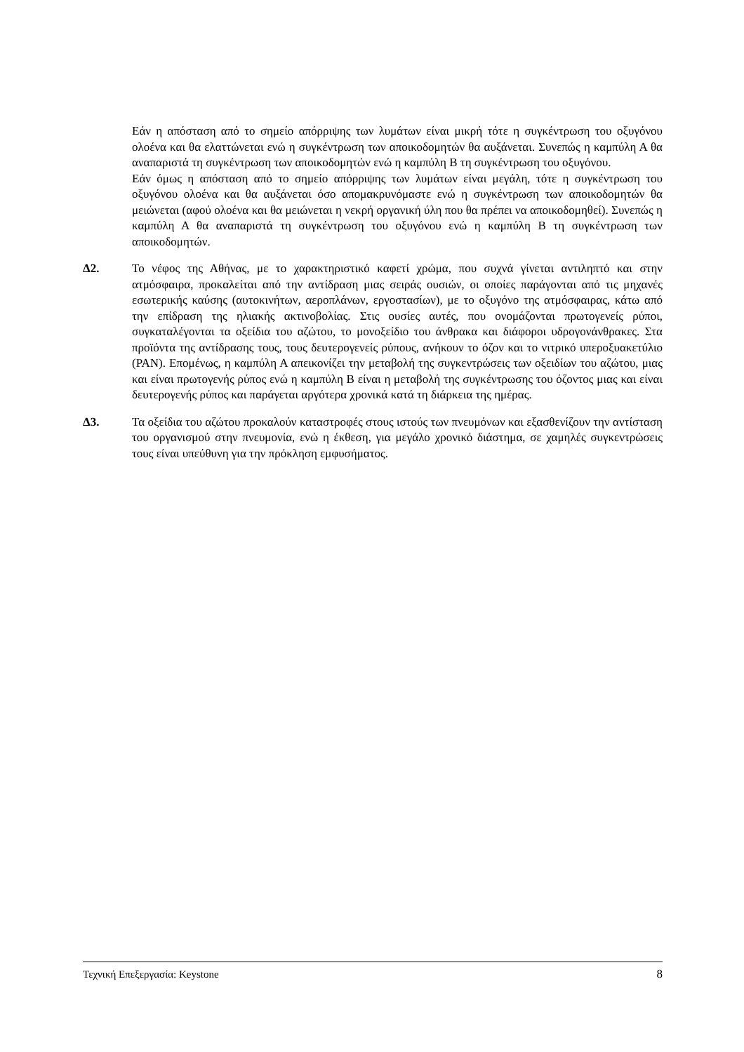Εάν η απόσταση από το σημείο απόρριψης των λυμάτων είναι μικρή τότε η συγκέντρωση του οξυγόνου ολοένα και θα ελαττώνεται ενώ η συγκέντρωση των αποικοδομητών θα αυξάνεται. Συνεπώς η καμπύλη Α θα αναπαριστά τη συγκέντρωση των αποικοδομητών ενώ η καμπύλη Β τη συγκέντρωση του οξυγόνου.
Εάν όμως η απόσταση από το σημείο απόρριψης των λυμάτων είναι μεγάλη, τότε η συγκέντρωση του οξυγόνου ολοένα και θα αυξάνεται όσο απομακρυνόμαστε ενώ η συγκέντρωση των αποικοδομητών θα μειώνεται (αφού ολοένα και θα μειώνεται η νεκρή οργανική ύλη που θα πρέπει να αποικοδομηθεί). Συνεπώς η καμπύλη Α θα αναπαριστά τη συγκέντρωση του οξυγόνου ενώ η καμπύλη Β τη συγκέντρωση των αποικοδομητών.
Δ2. Το νέφος της Αθήνας, με το χαρακτηριστικό καφετί χρώμα, που συχνά γίνεται αντιληπτό και στην ατμόσφαιρα, προκαλείται από την αντίδραση μιας σειράς ουσιών, οι οποίες παράγονται από τις μηχανές εσωτερικής καύσης (αυτοκινήτων, αεροπλάνων, εργοστασίων), με το οξυγόνο της ατμόσφαιρας, κάτω από την επίδραση της ηλιακής ακτινοβολίας. Στις ουσίες αυτές, που ονομάζονται πρωτογενείς ρύποι, συγκαταλέγονται τα οξείδια του αζώτου, το μονοξείδιο του άνθρακα και διάφοροι υδρογονάνθρακες. Στα προϊόντα της αντίδρασης τους, τους δευτερογενείς ρύπους, ανήκουν το όζον και το νιτρικό υπεροξυακετύλιο (PAN). Επομένως, η καμπύλη Α απεικονίζει την μεταβολή της συγκεντρώσεις των οξειδίων του αζώτου, μιας και είναι πρωτογενής ρύπος ενώ η καμπύλη Β είναι η μεταβολή της συγκέντρωσης του όζοντος μιας και είναι δευτερογενής ρύπος και παράγεται αργότερα χρονικά κατά τη διάρκεια της ημέρας.
Δ3. Τα οξείδια του αζώτου προκαλούν καταστροφές στους ιστούς των πνευμόνων και εξασθενίζουν την αντίσταση του οργανισμού στην πνευμονία, ενώ η έκθεση, για μεγάλο χρονικό διάστημα, σε χαμηλές συγκεντρώσεις τους είναι υπεύθυνη για την πρόκληση εμφυσήματος.
Τεχνική Επεξεργασία: Keystone 8